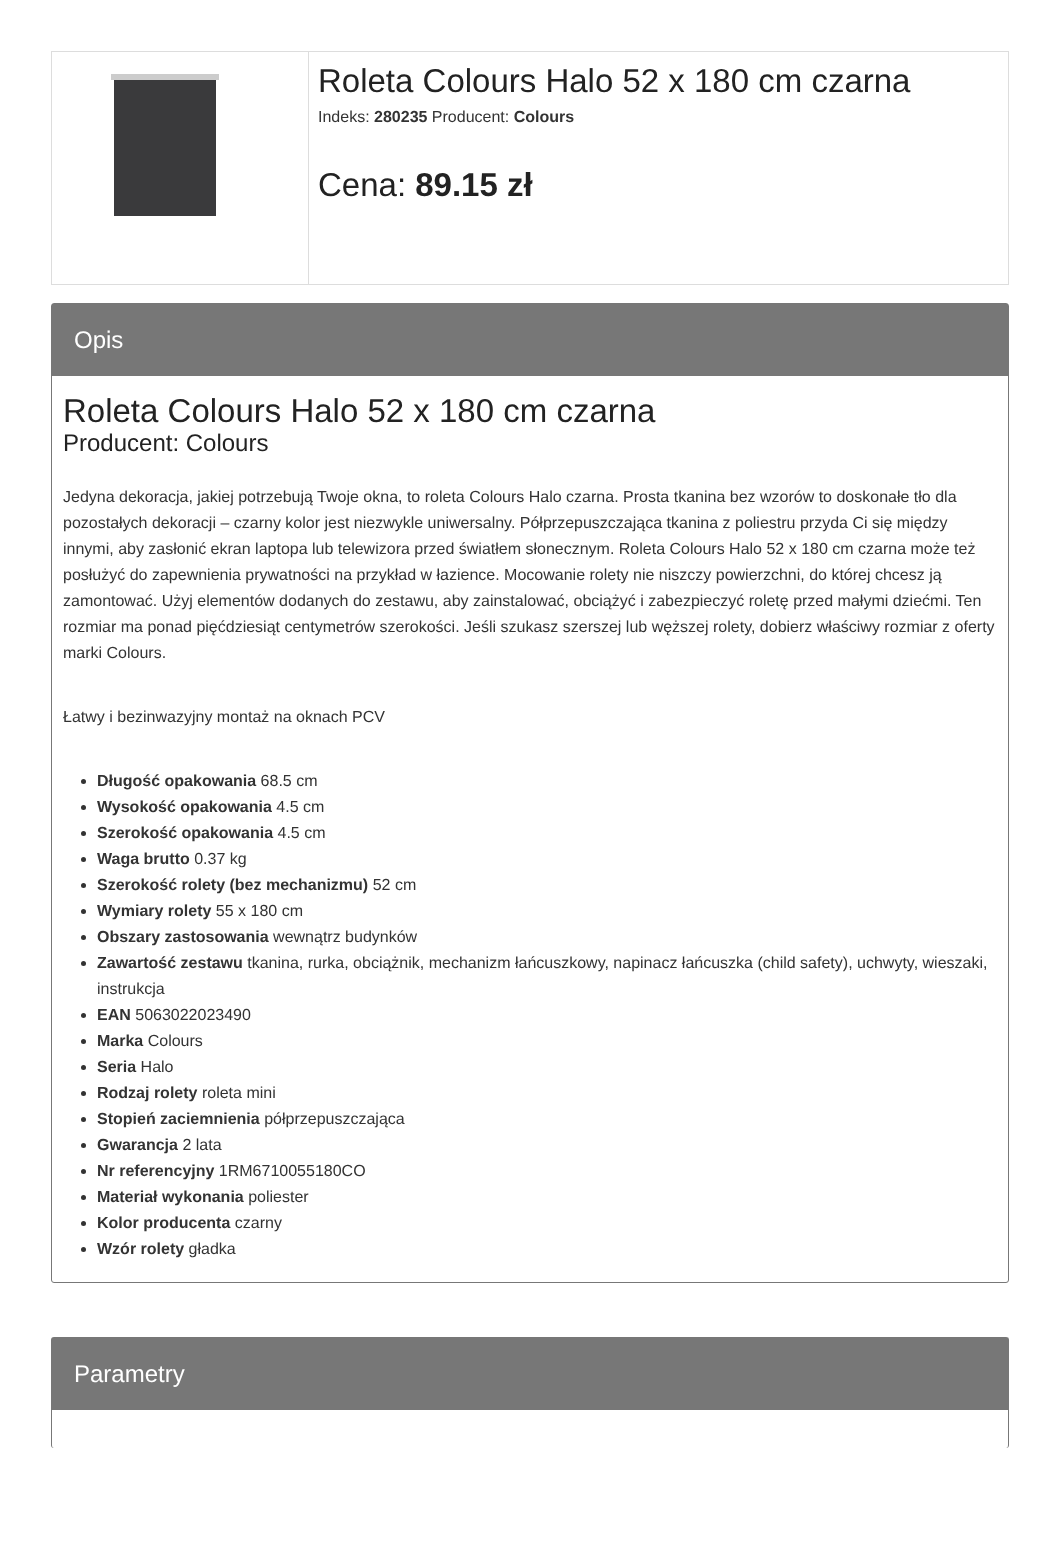Roleta Colours Halo 52 x 180 cm czarna
Indeks: 280235 Producent: Colours
Cena: 89.15 zł
Opis
Roleta Colours Halo 52 x 180 cm czarna
Producent: Colours
Jedyna dekoracja, jakiej potrzebują Twoje okna, to roleta Colours Halo czarna. Prosta tkanina bez wzorów to doskonałe tło dla pozostałych dekoracji – czarny kolor jest niezwykle uniwersalny. Półprzepuszczająca tkanina z poliestru przyda Ci się między innymi, aby zasłonić ekran laptopa lub telewizora przed światłem słonecznym. Roleta Colours Halo 52 x 180 cm czarna może też posłużyć do zapewnienia prywatności na przykład w łazience. Mocowanie rolety nie niszczy powierzchni, do której chcesz ją zamontować. Użyj elementów dodanych do zestawu, aby zainstalować, obciążyć i zabezpieczyć roletę przed małymi dziećmi. Ten rozmiar ma ponad pięćdziesiąt centymetrów szerokości. Jeśli szukasz szerszej lub węższej rolety, dobierz właściwy rozmiar z oferty marki Colours.
Łatwy i bezinwazyjny montaż na oknach PCV
Długość opakowania 68.5 cm
Wysokość opakowania 4.5 cm
Szerokość opakowania 4.5 cm
Waga brutto 0.37 kg
Szerokość rolety (bez mechanizmu) 52 cm
Wymiary rolety 55 x 180 cm
Obszary zastosowania wewnątrz budynków
Zawartość zestawu tkanina, rurka, obciążnik, mechanizm łańcuszkowy, napinacz łańcuszka (child safety), uchwyty, wieszaki, instrukcja
EAN 5063022023490
Marka Colours
Seria Halo
Rodzaj rolety roleta mini
Stopień zaciemnienia półprzepuszczająca
Gwarancja 2 lata
Nr referencyjny 1RM6710055180CO
Materiał wykonania poliester
Kolor producenta czarny
Wzór rolety gładka
Parametry